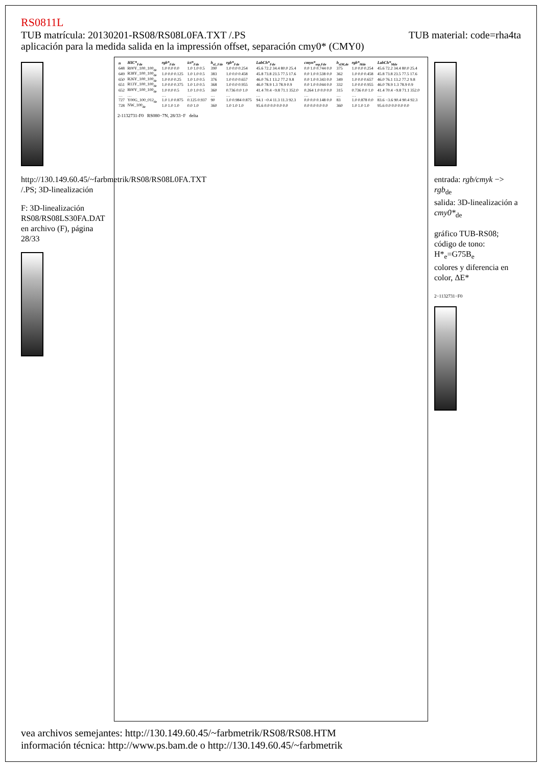RS0811L
TUB material: code=rha4ta TUB matrícula: 20130201-RS08/RS08L0FA.TXT /.PS
aplicación para la medida salida en la impressión offset, separación cmy0* (CMY0)
http://130.149.60.45/~farbmetrik/RS08/RS08L0FA.TXT /.PS; 3D-linealización
F: 3D-linealización RS08/RS08LS30FA.DAT en archivo (F), página 28/33
| n | HIC*<sub>Fde</sub> | rgb*<sub>Fde</sub> | ict*<sub>Fde</sub> | h<sub>sI_Fde</sub> | rgb*<sub>Fde</sub> | LabCh*<sub>Fde</sub> | cmyn*<sub>sep,Fde</sub> | h<sub>sIM,de</sub> | rgb*<sub>Mde</sub> | LabCh*<sub>Mde</sub> |
| --- | --- | --- | --- | --- | --- | --- | --- | --- | --- | --- |
| 648 | R00Y_100_100<sub>de</sub> | 1.0 0.0 0.0 | 1.0 1.0 0.5 | 390 | 1.0 0.0 0.254 | 45.6 72.2 34.4 80.0 25.4 | 0.0 1.0 0.744 0.0 | 375 | 1.0 0.0 0.254 | 45.6 72.2 34.4 80.0 25.4 |
| 649 | R38Y_100_100<sub>de</sub> | 1.0 0.0 0.125 | 1.0 1.0 0.5 | 383 | 1.0 0.0 0.458 | 45.8 73.8 23.5 77.5 17.6 | 0.0 1.0 0.538 0.0 | 362 | 1.0 0.0 0.458 | 45.8 73.8 23.5 77.5 17.6 |
| 650 | R26Y_100_100<sub>de</sub> | 1.0 0.0 0.25 | 1.0 1.0 0.5 | 376 | 1.0 0.0 0.657 | 46.0 76.1 13.2 77.2 9.8 | 0.0 1.0 0.343 0.0 | 349 | 1.0 0.0 0.657 | 46.0 76.1 13.2 77.2 9.8 |
| 651 | R13Y_100_100<sub>de</sub> | 1.0 0.0 0.375 | 1.0 1.0 0.5 | 368 | 1.0 0.0 0.955 | 46.0 78.9 1.3 78.9 0.9 | 0.0 1.0 0.044 0.0 | 332 | 1.0 0.0 0.955 | 46.0 78.9 1.3 78.9 0.9 |
| 652 | R00Y_100_100<sub>de</sub> | 1.0 0.0 0.5 | 1.0 1.0 0.5 | 360 | 0.736 0.0 1.0 | 41.4 70.4 −9.8 71.1 352.0 | 0.264 1.0 0.0 0.0 | 315 | 0.736 0.0 1.0 | 41.4 70.4 −9.8 71.1 352.0 |
| … | … | … | … | … | … | … | … | … | … | … |
| 727 | Y00G_100_012<sub>de</sub> | 1.0 1.0 0.875 | 0.125 0.937 | 90 | 1.0 0.984 0.875 | 94.1 −0.4 11.3 11.3 92.3 | 0.0 0.0 0.148 0.0 | 83 | 1.0 0.878 0.0 | 83.6 −3.6 90.4 90.4 92.3 |
| 728 | NW_100<sub>de</sub> | 1.0 1.0 1.0 | 0.0 1.0 | 360 | 1.0 1.0 1.0 | 95.6 0.0 0.0 0.0 0.0 | 0.0 0.0 0.0 0.0 | 360 | 1.0 1.0 1.0 | 95.6 0.0 0.0 0.0 0.0 |
2-1132731-F0 RS080−7N, 28/33−F delta
entrada: rgb/cmyk −> rgb<sub>de</sub>
salida: 3D-linealización a cmy0*<sub>de</sub>
gráfico TUB-RS08; código de tono: H*<sub>e</sub>=G75B<sub>e</sub>
colores y diferencia en color, ΔE*
2−1132731−F0
vea archivos semejantes: http://130.149.60.45/~farbmetrik/RS08/RS08.HTM
información técnica: http://www.ps.bam.de o http://130.149.60.45/~farbmetrik